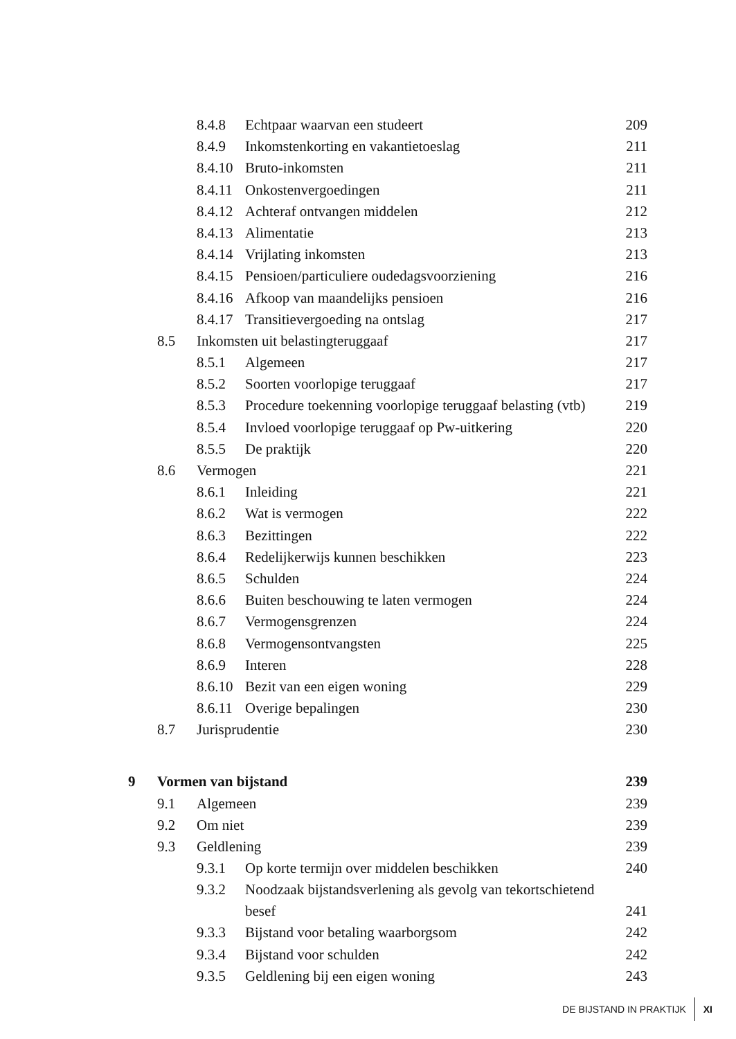| | | 8.4.8 | Echtpaar waarvan een studeert | 209 |
| | | 8.4.9 | Inkomstenkorting en vakantietoeslag | 211 |
| | | 8.4.10 | Bruto-inkomsten | 211 |
| | | 8.4.11 | Onkostenvergoedingen | 211 |
| | | 8.4.12 | Achteraf ontvangen middelen | 212 |
| | | 8.4.13 | Alimentatie | 213 |
| | | 8.4.14 | Vrijlating inkomsten | 213 |
| | | 8.4.15 | Pensioen/particuliere oudedagsvoorziening | 216 |
| | | 8.4.16 | Afkoop van maandelijks pensioen | 216 |
| | | 8.4.17 | Transitievergoeding na ontslag | 217 |
| | 8.5 | Inkomsten uit belastingteruggaaf | | 217 |
| | | 8.5.1 | Algemeen | 217 |
| | | 8.5.2 | Soorten voorlopige teruggaaf | 217 |
| | | 8.5.3 | Procedure toekenning voorlopige teruggaaf belasting (vtb) | 219 |
| | | 8.5.4 | Invloed voorlopige teruggaaf op Pw-uitkering | 220 |
| | | 8.5.5 | De praktijk | 220 |
| | 8.6 | Vermogen | | 221 |
| | | 8.6.1 | Inleiding | 221 |
| | | 8.6.2 | Wat is vermogen | 222 |
| | | 8.6.3 | Bezittingen | 222 |
| | | 8.6.4 | Redelijkerwijs kunnen beschikken | 223 |
| | | 8.6.5 | Schulden | 224 |
| | | 8.6.6 | Buiten beschouwing te laten vermogen | 224 |
| | | 8.6.7 | Vermogensgrenzen | 224 |
| | | 8.6.8 | Vermogensontvangsten | 225 |
| | | 8.6.9 | Interen | 228 |
| | | 8.6.10 | Bezit van een eigen woning | 229 |
| | | 8.6.11 | Overige bepalingen | 230 |
| | 8.7 | Jurisprudentie | | 230 |
| 9 | Vormen van bijstand | | | 239 |
| | 9.1 | Algemeen | | 239 |
| | 9.2 | Om niet | | 239 |
| | 9.3 | Geldlening | | 239 |
| | | 9.3.1 | Op korte termijn over middelen beschikken | 240 |
| | | 9.3.2 | Noodzaak bijstandsverlening als gevolg van tekortschietend besef | 241 |
| | | 9.3.3 | Bijstand voor betaling waarborgsom | 242 |
| | | 9.3.4 | Bijstand voor schulden | 242 |
| | | 9.3.5 | Geldlening bij een eigen woning | 243 |
DE BIJSTAND IN PRAKTIJK XI